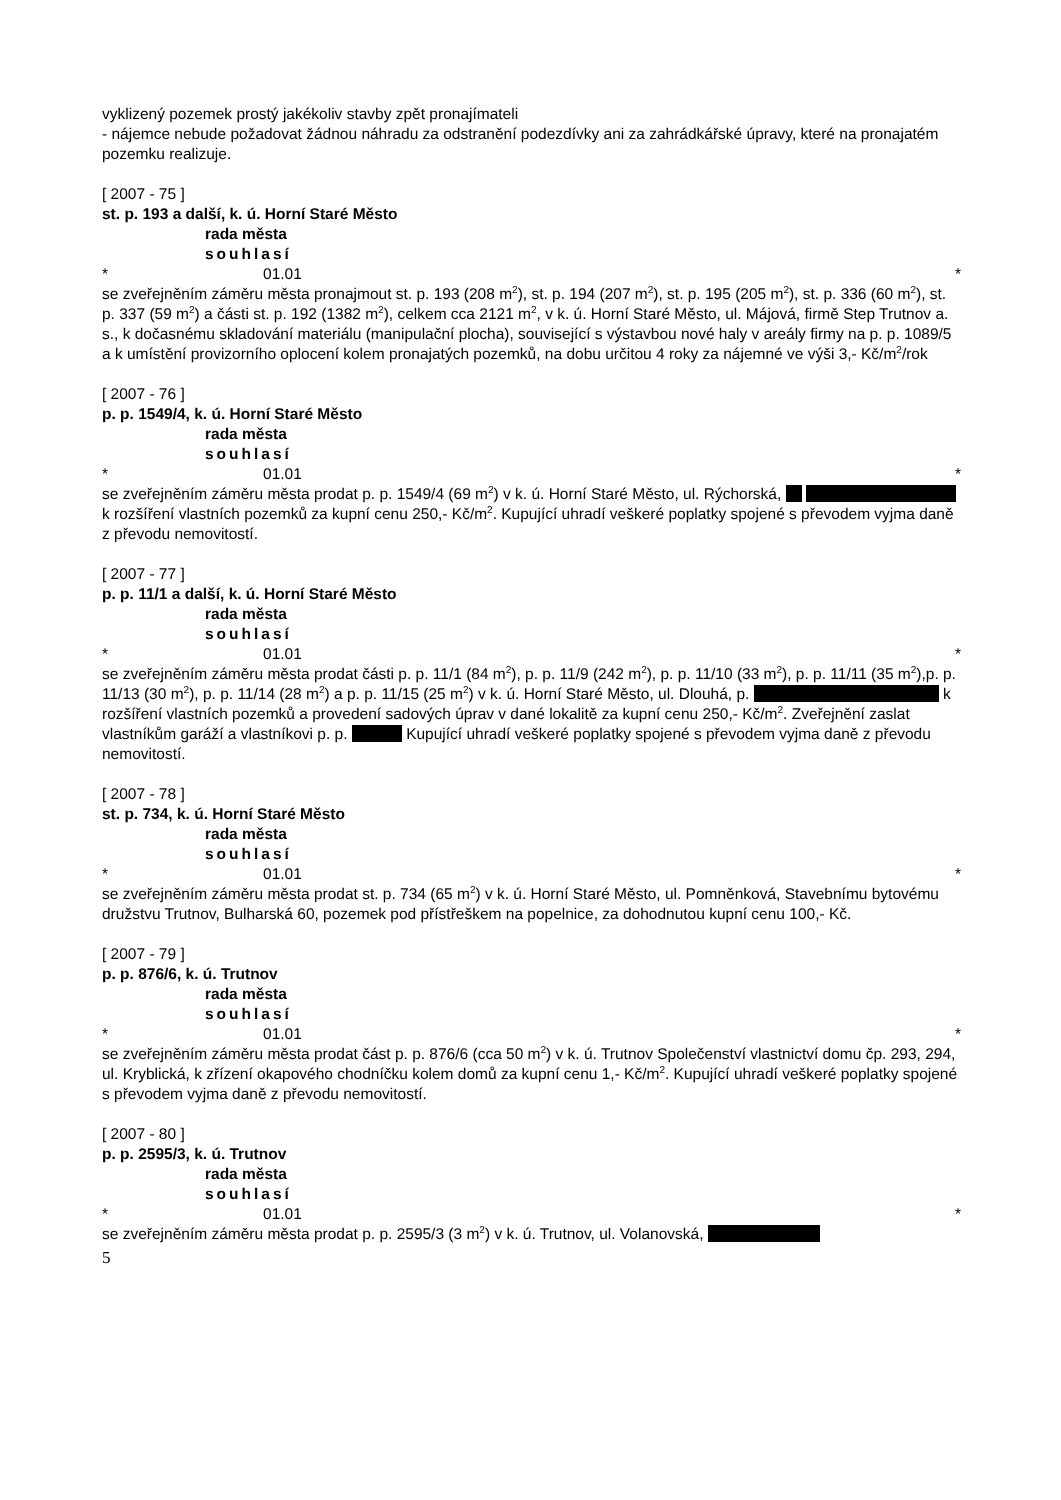vyklizený pozemek prostý jakékoliv stavby zpět pronajímateli
- nájemce nebude požadovat žádnou náhradu za odstranění podezdívky ani za zahrádkářské úpravy, které na pronajatém pozemku realizuje.
[ 2007 - 75 ]
st. p. 193 a další, k. ú. Horní Staré Město
rada města
souhlasí
* 01.01 *
se zveřejněním záměru města pronajmout st. p. 193 (208 m<sup>2</sup>), st. p. 194 (207 m<sup>2</sup>), st. p. 195 (205 m<sup>2</sup>), st. p. 336 (60 m<sup>2</sup>), st. p. 337 (59 m<sup>2</sup>) a části st. p. 192 (1382 m<sup>2</sup>), celkem cca 2121 m<sup>2</sup>, v k. ú. Horní Staré Město, ul. Májová, firmě Step Trutnov a. s., k dočasnému skladování materiálu (manipulační plocha), související s výstavbou nové haly v areály firmy na p. p. 1089/5 a k umístění provizorního oplocení kolem pronajatých pozemků, na dobu určitou 4 roky za nájemné ve výši 3,- Kč/m<sup>2</sup>/rok
[ 2007 - 76 ]
p. p. 1549/4, k. ú. Horní Staré Město
rada města
souhlasí
* 01.01 *
se zveřejněním záměru města prodat p. p. 1549/4 (69 m<sup>2</sup>) v k. ú. Horní Staré Město, ul. Rýchorská, k rozšíření vlastních pozemků za kupní cenu 250,- Kč/m<sup>2</sup>. Kupující uhradí veškeré poplatky spojené s převodem vyjma daně z převodu nemovitostí.
[ 2007 - 77 ]
p. p. 11/1 a další, k. ú. Horní Staré Město
rada města
souhlasí
* 01.01 *
se zveřejněním záměru města prodat části p. p. 11/1 (84 m<sup>2</sup>), p. p. 11/9 (242 m<sup>2</sup>), p. p. 11/10 (33 m<sup>2</sup>), p. p. 11/11 (35 m<sup>2</sup>),p. p. 11/13 (30 m<sup>2</sup>), p. p. 11/14 (28 m<sup>2</sup>) a p. p. 11/15 (25 m<sup>2</sup>) v k. ú. Horní Staré Město, ul. Dlouhá, p. k rozšíření vlastních pozemků a provedení sadových úprav v dané lokalitě za kupní cenu 250,- Kč/m<sup>2</sup>. Zveřejnění zaslat vlastníkům garáží a vlastníkovi p. p. Kupující uhradí veškeré poplatky spojené s převodem vyjma daně z převodu nemovitostí.
[ 2007 - 78 ]
st. p. 734, k. ú. Horní Staré Město
rada města
souhlasí
* 01.01 *
se zveřejněním záměru města prodat st. p. 734 (65 m<sup>2</sup>) v k. ú. Horní Staré Město, ul. Pomněnková, Stavebnímu bytovému družstvu Trutnov, Bulharská 60, pozemek pod přístřeškem na popelnice, za dohodnutou kupní cenu 100,- Kč.
[ 2007 - 79 ]
p. p. 876/6, k. ú. Trutnov
rada města
souhlasí
* 01.01 *
se zveřejněním záměru města prodat část p. p. 876/6 (cca 50 m<sup>2</sup>) v k. ú. Trutnov Společenství vlastnictví domu čp. 293, 294, ul. Kryblická, k zřízení okapového chodníčku kolem domů za kupní cenu 1,- Kč/m<sup>2</sup>. Kupující uhradí veškeré poplatky spojené s převodem vyjma daně z převodu nemovitostí.
[ 2007 - 80 ]
p. p. 2595/3, k. ú. Trutnov
rada města
souhlasí
* 01.01 *
se zveřejněním záměru města prodat p. p. 2595/3 (3 m<sup>2</sup>) v k. ú. Trutnov, ul. Volanovská,
5